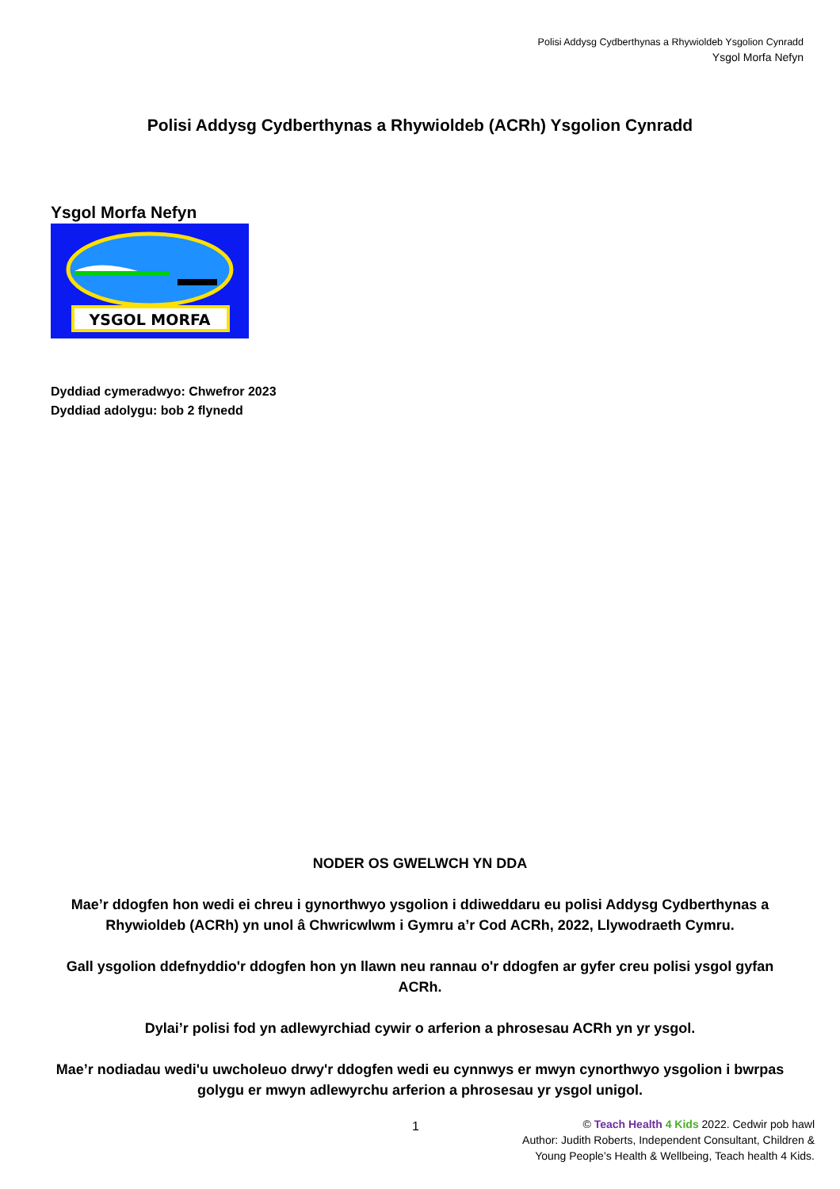Polisi Addysg Cydberthynas a Rhywioldeb Ysgolion Cynradd
Ysgol Morfa Nefyn
Polisi Addysg Cydberthynas a Rhywioldeb (ACRh) Ysgolion Cynradd
Ysgol Morfa Nefyn
YSGOL MORFA
Dyddiad cymeradwyo: Chwefror 2023
Dyddiad adolygu: bob 2 flynedd
NODER OS GWELWCH YN DDA
Mae’r ddogfen hon wedi ei chreu i gynorthwyo ysgolion i ddiweddaru eu polisi Addysg Cydberthynas a Rhywioldeb (ACRh) yn unol â Chwricwlwm i Gymru a’r Cod ACRh, 2022, Llywodraeth Cymru.
Gall ysgolion ddefnyddio'r ddogfen hon yn llawn neu rannau o'r ddogfen ar gyfer creu polisi ysgol gyfan ACRh.
Dylai’r polisi fod yn adlewyrchiad cywir o arferion a phrosesau ACRh yn yr ysgol.
Mae’r nodiadau wedi'u uwcholeuo drwy'r ddogfen wedi eu cynnwys er mwyn cynorthwyo ysgolion i bwrpas golygu er mwyn adlewyrchu arferion a phrosesau yr ysgol unigol.
1
© Teach Health 4 Kids 2022. Cedwir pob hawl
Author: Judith Roberts, Independent Consultant, Children &
Young People’s Health & Wellbeing, Teach health 4 Kids.